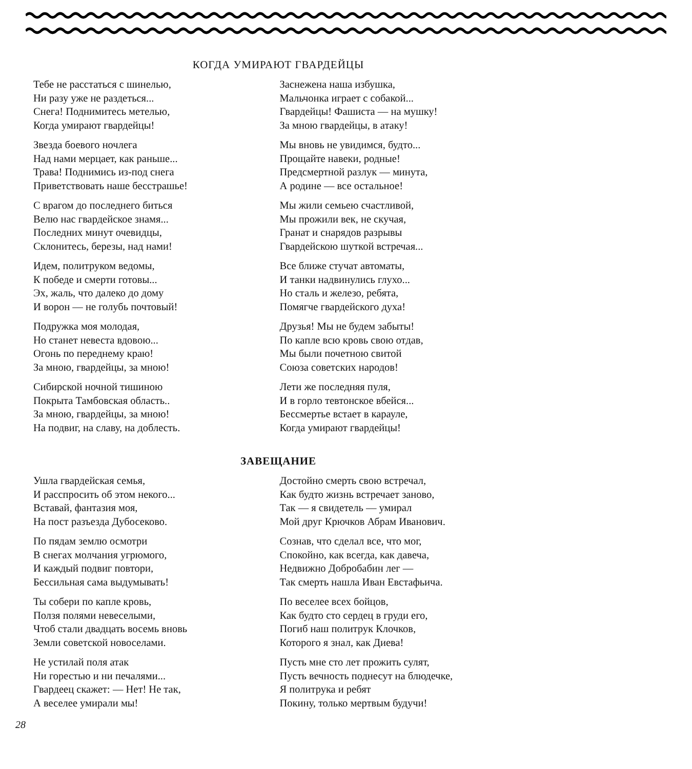КОГДА УМИРАЮТ ГВАРДЕЙЦЫ
Тебе не расстаться с шинелью,
Ни разу уже не раздеться...
Снега! Поднимитесь метелью,
Когда умирают гвардейцы!
Звезда боевого ночлега
Над нами мерцает, как раньше...
Трава! Поднимись из-под снега
Приветствовать наше бесстрашье!
С врагом до последнего биться
Велю нас гвардейское знамя...
Последних минут очевидцы,
Склонитесь, березы, над нами!
Идем, политруком ведомы,
К победе и смерти готовы...
Эх, жаль, что далеко до дому
И ворон — не голубь почтовый!
Подружка моя молодая,
Но станет невеста вдовою...
Огонь по переднему краю!
За мною, гвардейцы, за мною!
Сибирской ночной тишиною
Покрыта Тамбовская область..
За мною, гвардейцы, за мною!
На подвиг, на славу, на доблесть.
Заснежена наша избушка,
Мальчонка играет с собакой...
Гвардейцы! Фашиста — на мушку!
За мною гвардейцы, в атаку!
Мы вновь не увидимся, будто...
Прощайте навеки, родные!
Предсмертной разлук — минута,
А родине — все остальное!
Мы жили семьею счастливой,
Мы прожили век, не скучая,
Гранат и снарядов разрывы
Гвардейскою шуткой встречая...
Все ближе стучат автоматы,
И танки надвинулись глухо...
Но сталь и железо, ребята,
Помягче гвардейского духа!
Друзья! Мы не будем забыты!
По капле всю кровь свою отдав,
Мы были почетною свитой
Союза советских народов!
Лети же последняя пуля,
И в горло тевтонское вбейся...
Бессмертье встает в карауле,
Когда умирают гвардейцы!
ЗАВЕЩАНИЕ
Ушла гвардейская семья,
И расспросить об этом некого...
Вставай, фантазия моя,
На пост разъезда Дубосеково.
По пядам землю осмотри
В снегах молчания угрюмого,
И каждый подвиг повтори,
Бессильная сама выдумывать!
Ты собери по капле кровь,
Ползя полями невеселыми,
Чтоб стали двадцать восемь вновь
Земли советской новоселами.
Не устилай поля атак
Ни горестью и ни печалями...
Гвардеец скажет: — Нет! Не так,
А веселее умирали мы!
Достойно смерть свою встречал,
Как будто жизнь встречает заново,
Так — я свидетель — умирал
Мой друг Крючков Абрам Иванович.
Сознав, что сделал все, что мог,
Спокойно, как всегда, как давеча,
Недвижно Добробабин лег —
Так смерть нашла Иван Евстафьича.
По веселее всех бойцов,
Как будто сто сердец в груди его,
Погиб наш политрук Клочков,
Которого я знал, как Диева!
Пусть мне сто лет прожить сулят,
Пусть вечность поднесут на блюдечке,
Я политрука и ребят
Покину, только мертвым будучи!
28